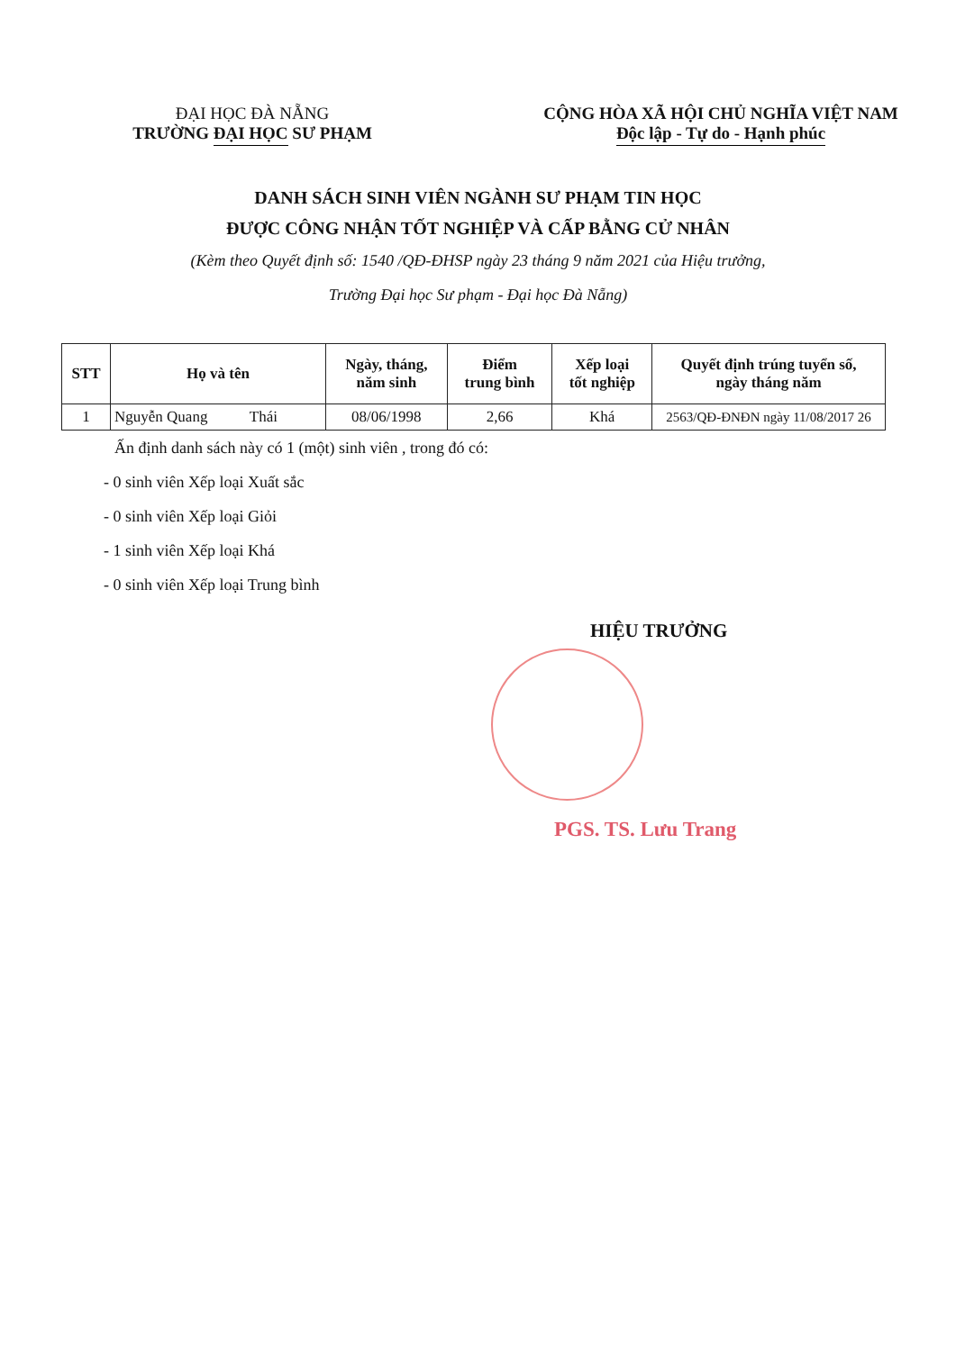ĐẠI HỌC ĐÀ NẴNG
TRƯỜNG ĐẠI HỌC SƯ PHẠM
CỘNG HÒA XÃ HỘI CHỦ NGHĨA VIỆT NAM
Độc lập - Tự do - Hạnh phúc
DANH SÁCH SINH VIÊN NGÀNH SƯ PHẠM TIN HỌC
ĐƯỢC CÔNG NHẬN TỐT NGHIỆP VÀ CẤP BẰNG CỬ NHÂN
(Kèm theo Quyết định số: 1540 /QĐ-ĐHSP ngày 23 tháng 9 năm 2021 của Hiệu trưởng,
Trường Đại học Sư phạm - Đại học Đà Nẵng)
| STT | Họ và tên | Ngày, tháng, năm sinh | Điểm trung bình | Xếp loại tốt nghiệp | Quyết định trúng tuyển số, ngày tháng năm |
| --- | --- | --- | --- | --- | --- |
| 1 | Nguyễn Quang Thái | 08/06/1998 | 2,66 | Khá | 2563/QĐ-ĐNĐN ngày 11/08/2017 26 |
Ấn định danh sách này có 1 (một) sinh viên , trong đó có:
- 0 sinh viên Xếp loại Xuất sắc
- 0 sinh viên Xếp loại Giỏi
- 1 sinh viên Xếp loại Khá
- 0 sinh viên Xếp loại Trung bình
HIỆU TRƯỞNG
PGS. TS. Lưu Trang